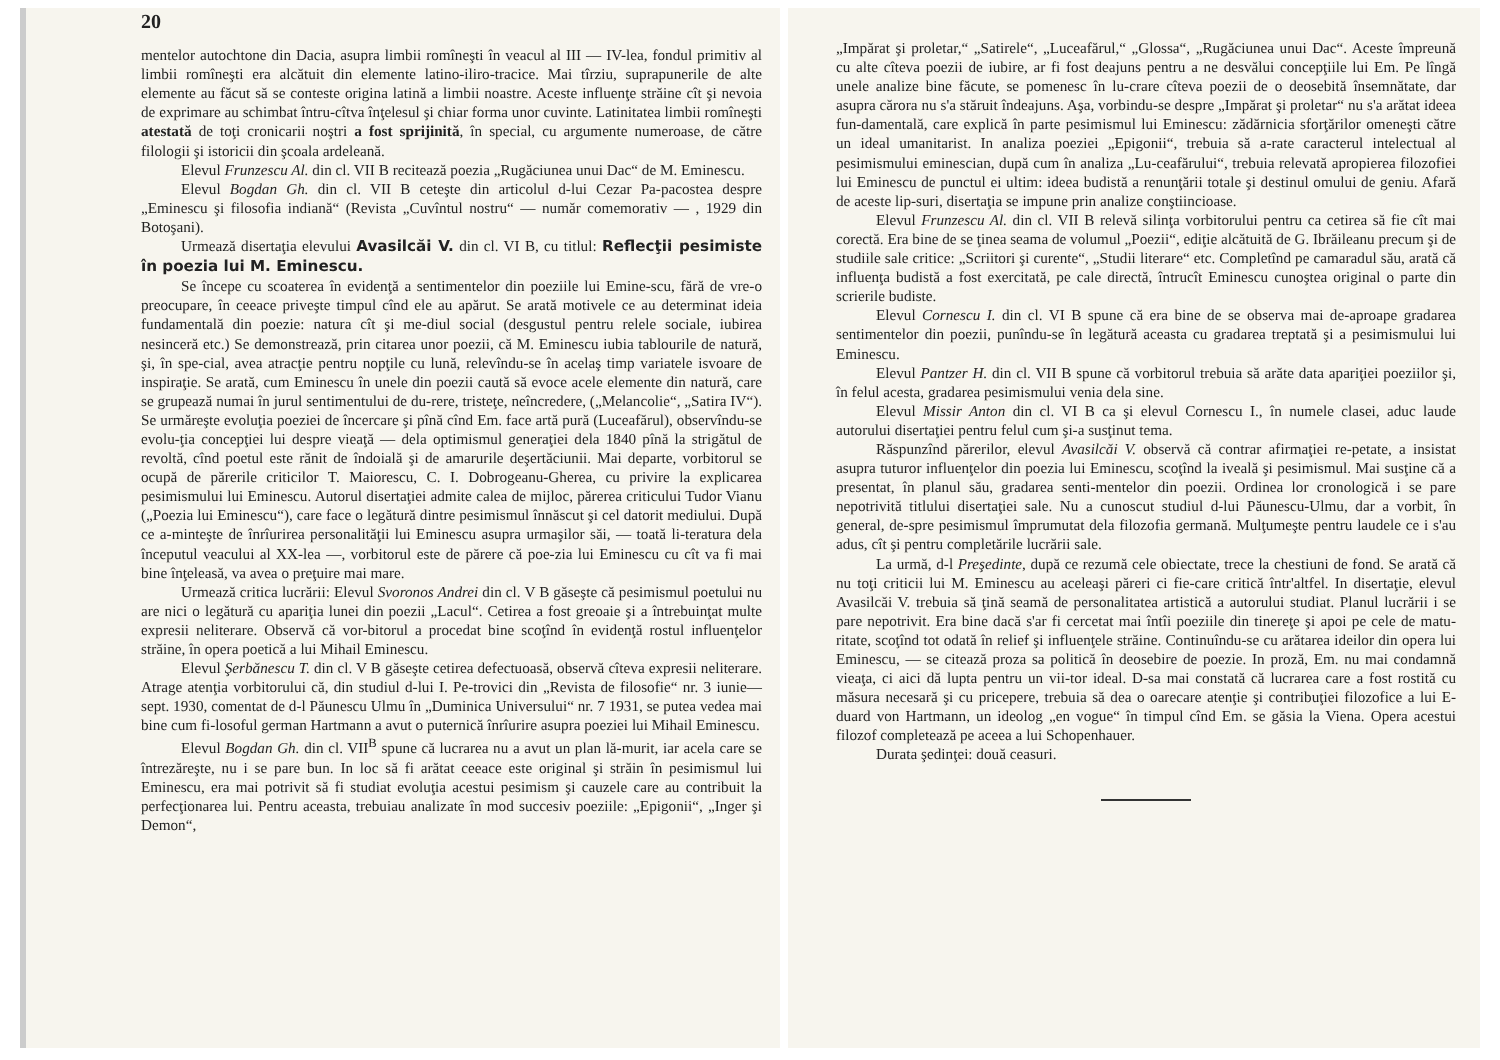20
mentelor autochtone din Dacia, asupra limbii romîneşti în veacul al III — IV-lea, fondul primitiv al limbii romîneşti era alcătuit din elemente latino-iliro-tracice. Mai tîrziu, suprapunerile de alte elemente au făcut să se conteste origina latină a limbii noastre. Aceste influenţe străine cît şi nevoia de exprimare au schimbat întru-cîtva înţelesul şi chiar forma unor cuvinte. Latinitatea limbii romîneşti atestată de toţi cronicarii noştri a fost sprijinită, în special, cu argumente numeroase, de către filologii şi istoricii din şcoala ardeleană.
Elevul Frunzescu Al. din cl. VII B recitează poezia „Rugăciunea unui Dac“ de M. Eminescu.
Elevul Bogdan Gh. din cl. VII B ceteşte din articolul d-lui Cezar Pa-pacostea despre „Eminescu şi filosofia indiană“ (Revista „Cuvîntul nostru“ — număr comemorativ — , 1929 din Botoşani).
Urmează disertaţia elevului Avasilcăi V. din cl. VI B, cu titlul: Reflecţii pesimiste în poezia lui M. Eminescu.
Se începe cu scoaterea în evidenţă a sentimentelor din poeziile lui Emine-scu, fără de vre-o preocupare, în ceeace priveşte timpul cînd ele au apărut. Se arată motivele ce au determinat ideia fundamentală din poezie: natura cît şi me-diul social (desgustul pentru relele sociale, iubirea nesinceră etc.) Se demonstrează, prin citarea unor poezii, că M. Eminescu iubia tablourile de natură, şi, în spe-cial, avea atracţie pentru nopţile cu lună, relevîndu-se în acelaş timp variatele isvoare de inspiraţie. Se arată, cum Eminescu în unele din poezii caută să evoce acele elemente din natură, care se grupează numai în jurul sentimentului de du-rere, tristeţe, neîncredere, („Melancolie“, „Satira IV“). Se urmăreşte evoluţia poeziei de încercare şi pînă cînd Em. face artă pură (Luceafărul), observîndu-se evolu-ţia concepţiei lui despre vieaţă — dela optimismul generaţiei dela 1840 pînă la strigătul de revoltă, cînd poetul este rănit de îndoială şi de amarurile deşertăciunii. Mai departe, vorbitorul se ocupă de părerile criticilor T. Maiorescu, C. I. Dobrogeanu-Gherea, cu privire la explicarea pesimismului lui Eminescu. Autorul disertaţiei admite calea de mijloc, părerea criticului Tudor Vianu („Poezia lui Eminescu“), care face o legătură dintre pesimismul înnăscut şi cel datorit mediului. După ce a-minteşte de înrîurirea personalităţii lui Eminescu asupra urmaşilor săi, — toată li-teratura dela începutul veacului al XX-lea —, vorbitorul este de părere că poe-zia lui Eminescu cu cît va fi mai bine înţeleasă, va avea o preţuire mai mare.
Urmează critica lucrării: Elevul Svoronos Andrei din cl. V B găseşte că pesimismul poetului nu are nici o legătură cu apariţia lunei din poezii „Lacul“. Cetirea a fost greoaie şi a întrebuinţat multe expresii neliterare. Observă că vor-bitorul a procedat bine scoţînd în evidenţă rostul influenţelor străine, în opera poetică a lui Mihail Eminescu.
Elevul Şerbănescu T. din cl. V B găseşte cetirea defectuoasă, observă cîteva expresii neliterare. Atrage atenţia vorbitorului că, din studiul d-lui I. Pe-trovici din „Revista de filosofie“ nr. 3 iunie—sept. 1930, comentat de d-l Păunescu Ulmu în „Duminica Universului“ nr. 7 1931, se putea vedea mai bine cum fi-losoful german Hartmann a avut o puternică înrîurire asupra poeziei lui Mihail Eminescu.
Elevul Bogdan Gh. din cl. VII<sup>B</sup> spune că lucrarea nu a avut un plan lă-murit, iar acela care se întrezăreşte, nu i se pare bun. In loc să fi arătat ceeace este original şi străin în pesimismul lui Eminescu, era mai potrivit să fi studiat evoluţia acestui pesimism şi cauzele care au contribuit la perfecţionarea lui. Pentru aceasta, trebuiau analizate în mod succesiv poeziile: „Epigonii“, „Inger şi Demon“,
„Impărat şi proletar,“ „Satirele“, „Luceafărul,“ „Glossa“, „Rugăciunea unui Dac“. Aceste împreună cu alte cîteva poezii de iubire, ar fi fost deajuns pentru a ne desvălui concepţiile lui Em. Pe lîngă unele analize bine făcute, se pomenesc în lu-crare cîteva poezii de o deosebită însemnătate, dar asupra cărora nu s'a stăruit îndeajuns. Aşa, vorbindu-se despre „Impărat şi proletar“ nu s'a arătat ideea fun-damentală, care explică în parte pesimismul lui Eminescu: zădărnicia sforţărilor omeneşti către un ideal umanitarist. In analiza poeziei „Epigonii“, trebuia să a-rate caracterul intelectual al pesimismului eminescian, după cum în analiza „Lu-ceafărului“, trebuia relevată apropierea filozofiei lui Eminescu de punctul ei ultim: ideea budistă a renunţării totale şi destinul omului de geniu. Afară de aceste lip-suri, disertaţia se impune prin analize conştiincioase.
Elevul Frunzescu Al. din cl. VII B relevă silinţa vorbitorului pentru ca cetirea să fie cît mai corectă. Era bine de se ţinea seama de volumul „Poezii“, ediţie alcătuită de G. Ibrăileanu precum şi de studiile sale critice: „Scriitori şi curente“, „Studii literare“ etc. Completînd pe camaradul său, arată că influenţa budistă a fost exercitată, pe cale directă, întrucît Eminescu cunoştea original o parte din scrierile budiste.
Elevul Cornescu I. din cl. VI B spune că era bine de se observa mai de-aproape gradarea sentimentelor din poezii, punîndu-se în legătură aceasta cu gradarea treptată şi a pesimismului lui Eminescu.
Elevul Pantzer H. din cl. VII B spune că vorbitorul trebuia să arăte data apariţiei poeziilor şi, în felul acesta, gradarea pesimismului venia dela sine.
Elevul Missir Anton din cl. VI B ca şi elevul Cornescu I., în numele clasei, aduc laude autorului disertaţiei pentru felul cum şi-a susţinut tema.
Răspunzînd părerilor, elevul Avasilcăi V. observă că contrar afirmaţiei re-petate, a insistat asupra tuturor influenţelor din poezia lui Eminescu, scoţînd la iveală şi pesimismul. Mai susţine că a presentat, în planul său, gradarea senti-mentelor din poezii. Ordinea lor cronologică i se pare nepotrivită titlului disertaţiei sale. Nu a cunoscut studiul d-lui Păunescu-Ulmu, dar a vorbit, în general, de-spre pesimismul împrumutat dela filozofia germană. Mulţumeşte pentru laudele ce i s'au adus, cît şi pentru completările lucrării sale.
La urmă, d-l Preşedinte, după ce rezumă cele obiectate, trece la chestiuni de fond. Se arată că nu toţi criticii lui M. Eminescu au aceleaşi păreri ci fie-care critică într'altfel. In disertaţie, elevul Avasilcăi V. trebuia să ţină seamă de personalitatea artistică a autorului studiat. Planul lucrării i se pare nepotrivit. Era bine dacă s'ar fi cercetat mai întîi poeziile din tinereţe şi apoi pe cele de matu-ritate, scoţînd tot odată în relief şi influenţele străine. Continuîndu-se cu arătarea ideilor din opera lui Eminescu, — se citează proza sa politică în deosebire de poezie. In proză, Em. nu mai condamnă vieaţa, ci aici dă lupta pentru un vii-tor ideal. D-sa mai constată că lucrarea care a fost rostită cu măsura necesară şi cu pricepere, trebuia să dea o oarecare atenţie şi contribuţiei filozofice a lui E-duard von Hartmann, un ideolog „en vogue“ în timpul cînd Em. se găsia la Viena. Opera acestui filozof completează pe aceea a lui Schopenhauer.
Durata şedinţei: două ceasuri.